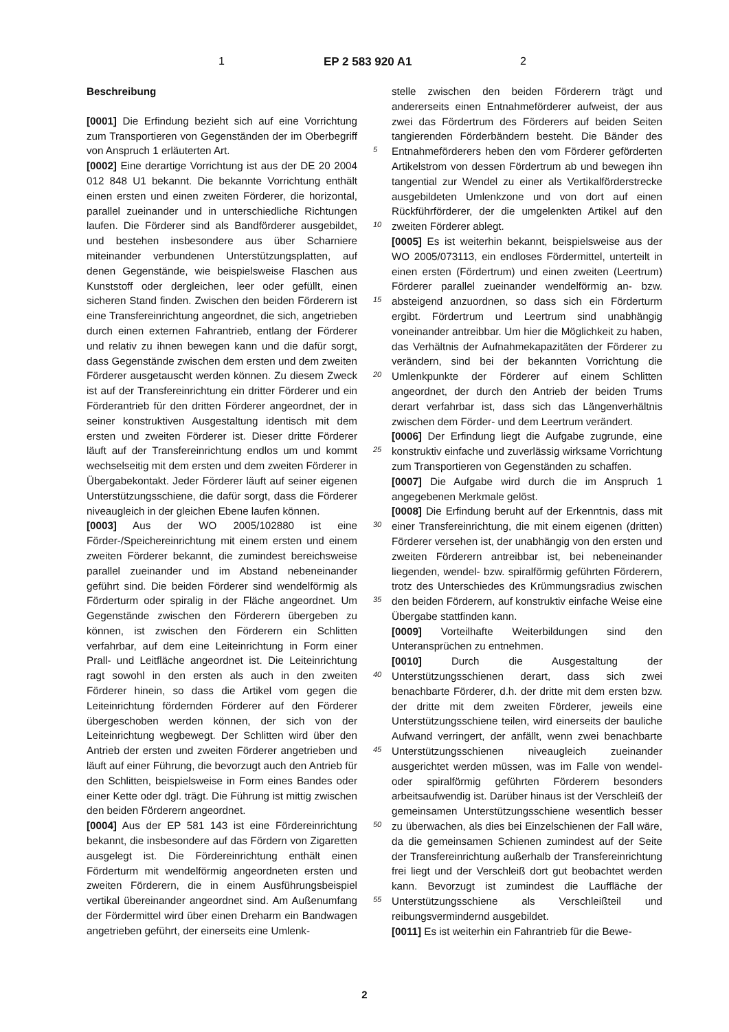1 EP 2 583 920 A1 2
5
10
15
20
25
30
35
40
45
50
55
Beschreibung
[0001] Die Erfindung bezieht sich auf eine Vorrichtung zum Transportieren von Gegenständen der im Oberbegriff von Anspruch 1 erläuterten Art.
[0002] Eine derartige Vorrichtung ist aus der DE 20 2004 012 848 U1 bekannt. Die bekannte Vorrichtung enthält einen ersten und einen zweiten Förderer, die horizontal, parallel zueinander und in unterschiedliche Richtungen laufen. Die Förderer sind als Bandförderer ausgebildet, und bestehen insbesondere aus über Scharniere miteinander verbundenen Unterstützungsplatten, auf denen Gegenstände, wie beispielsweise Flaschen aus Kunststoff oder dergleichen, leer oder gefüllt, einen sicheren Stand finden. Zwischen den beiden Förderern ist eine Transfereinrichtung angeordnet, die sich, angetrieben durch einen externen Fahrantrieb, entlang der Förderer und relativ zu ihnen bewegen kann und die dafür sorgt, dass Gegenstände zwischen dem ersten und dem zweiten Förderer ausgetauscht werden können. Zu diesem Zweck ist auf der Transfereinrichtung ein dritter Förderer und ein Förderantrieb für den dritten Förderer angeordnet, der in seiner konstruktiven Ausgestaltung identisch mit dem ersten und zweiten Förderer ist. Dieser dritte Förderer läuft auf der Transfereinrichtung endlos um und kommt wechselseitig mit dem ersten und dem zweiten Förderer in Übergabekontakt. Jeder Förderer läuft auf seiner eigenen Unterstützungsschiene, die dafür sorgt, dass die Förderer niveaugleich in der gleichen Ebene laufen können.
[0003] Aus der WO 2005/102880 ist eine Förder-/Speichereinrichtung mit einem ersten und einem zweiten Förderer bekannt, die zumindest bereichsweise parallel zueinander und im Abstand nebeneinander geführt sind. Die beiden Förderer sind wendelförmig als Förderturm oder spiralig in der Fläche angeordnet. Um Gegenstände zwischen den Förderern übergeben zu können, ist zwischen den Förderern ein Schlitten verfahrbar, auf dem eine Leiteinrichtung in Form einer Prall- und Leitfläche angeordnet ist. Die Leiteinrichtung ragt sowohl in den ersten als auch in den zweiten Förderer hinein, so dass die Artikel vom gegen die Leiteinrichtung fördernden Förderer auf den Förderer übergeschoben werden können, der sich von der Leiteinrichtung wegbewegt. Der Schlitten wird über den Antrieb der ersten und zweiten Förderer angetrieben und läuft auf einer Führung, die bevorzugt auch den Antrieb für den Schlitten, beispielsweise in Form eines Bandes oder einer Kette oder dgl. trägt. Die Führung ist mittig zwischen den beiden Förderern angeordnet.
[0004] Aus der EP 581 143 ist eine Fördereinrichtung bekannt, die insbesondere auf das Fördern von Zigaretten ausgelegt ist. Die Fördereinrichtung enthält einen Förderturm mit wendelförmig angeordneten ersten und zweiten Förderern, die in einem Ausführungsbeispiel vertikal übereinander angeordnet sind. Am Außenumfang der Fördermittel wird über einen Dreharm ein Bandwagen angetrieben geführt, der einerseits eine Umlenk-
stelle zwischen den beiden Förderern trägt und andererseits einen Entnahmeförderer aufweist, der aus zwei das Fördertrum des Förderers auf beiden Seiten tangierenden Förderbändern besteht. Die Bänder des Entnahmeförderers heben den vom Förderer geförderten Artikelstrom von dessen Fördertrum ab und bewegen ihn tangential zur Wendel zu einer als Vertikalförderstrecke ausgebildeten Umlenkzone und von dort auf einen Rückführförderer, der die umgelenkten Artikel auf den zweiten Förderer ablegt.
[0005] Es ist weiterhin bekannt, beispielsweise aus der WO 2005/073113, ein endloses Fördermittel, unterteilt in einen ersten (Fördertrum) und einen zweiten (Leertrum) Förderer parallel zueinander wendelförmig an- bzw. absteigend anzuordnen, so dass sich ein Förderturm ergibt. Fördertrum und Leertrum sind unabhängig voneinander antreibbar. Um hier die Möglichkeit zu haben, das Verhältnis der Aufnahmekapazitäten der Förderer zu verändern, sind bei der bekannten Vorrichtung die Umlenkpunkte der Förderer auf einem Schlitten angeordnet, der durch den Antrieb der beiden Trums derart verfahrbar ist, dass sich das Längenverhältnis zwischen dem Förder- und dem Leertrum verändert.
[0006] Der Erfindung liegt die Aufgabe zugrunde, eine konstruktiv einfache und zuverlässig wirksame Vorrichtung zum Transportieren von Gegenständen zu schaffen.
[0007] Die Aufgabe wird durch die im Anspruch 1 angegebenen Merkmale gelöst.
[0008] Die Erfindung beruht auf der Erkenntnis, dass mit einer Transfereinrichtung, die mit einem eigenen (dritten) Förderer versehen ist, der unabhängig von den ersten und zweiten Förderern antreibbar ist, bei nebeneinander liegenden, wendel- bzw. spiralförmig geführten Förderern, trotz des Unterschiedes des Krümmungsradius zwischen den beiden Förderern, auf konstruktiv einfache Weise eine Übergabe stattfinden kann.
[0009] Vorteilhafte Weiterbildungen sind den Unteransprüchen zu entnehmen.
[0010] Durch die Ausgestaltung der Unterstützungsschienen derart, dass sich zwei benachbarte Förderer, d.h. der dritte mit dem ersten bzw. der dritte mit dem zweiten Förderer, jeweils eine Unterstützungsschiene teilen, wird einerseits der bauliche Aufwand verringert, der anfällt, wenn zwei benachbarte Unterstützungsschienen niveaugleich zueinander ausgerichtet werden müssen, was im Falle von wendel- oder spiralförmig geführten Förderern besonders arbeitsaufwendig ist. Darüber hinaus ist der Verschleiß der gemeinsamen Unterstützungsschiene wesentlich besser zu überwachen, als dies bei Einzelschienen der Fall wäre, da die gemeinsamen Schienen zumindest auf der Seite der Transfereinrichtung außerhalb der Transfereinrichtung frei liegt und der Verschleiß dort gut beobachtet werden kann. Bevorzugt ist zumindest die Lauffläche der Unterstützungsschiene als Verschleißteil und reibungsvermindernd ausgebildet.
[0011] Es ist weiterhin ein Fahrantrieb für die Bewe-
2